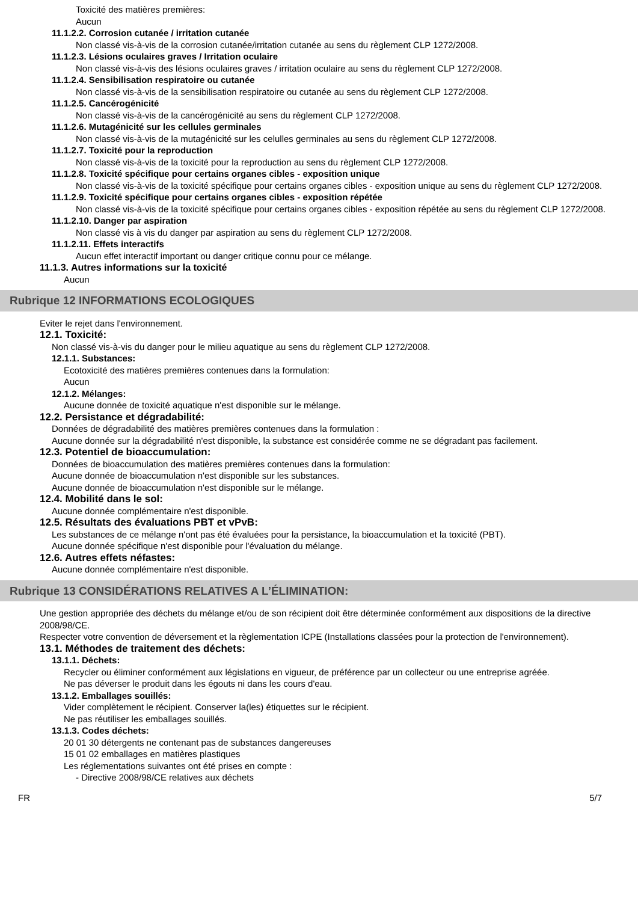Toxicité des matières premières:
Aucun
11.1.2.2. Corrosion cutanée / irritation cutanée
Non classé vis-à-vis de la corrosion cutanée/irritation cutanée au sens du règlement CLP 1272/2008.
11.1.2.3. Lésions oculaires graves / Irritation oculaire
Non classé vis-à-vis des lésions oculaires graves / irritation oculaire au sens du règlement CLP 1272/2008.
11.1.2.4. Sensibilisation respiratoire ou cutanée
Non classé vis-à-vis de la sensibilisation respiratoire ou cutanée au sens du règlement CLP 1272/2008.
11.1.2.5. Cancérogénicité
Non classé vis-à-vis de la cancérogénicité au sens du règlement CLP 1272/2008.
11.1.2.6. Mutagénicité sur les cellules germinales
Non classé vis-à-vis de la mutagénicité sur les celulles germinales au sens du règlement CLP 1272/2008.
11.1.2.7. Toxicité pour la reproduction
Non classé vis-à-vis de la toxicité pour la reproduction au sens du règlement CLP 1272/2008.
11.1.2.8. Toxicité spécifique pour certains organes cibles - exposition unique
Non classé vis-à-vis de la toxicité spécifique pour certains organes cibles - exposition unique au sens du règlement CLP 1272/2008.
11.1.2.9. Toxicité spécifique pour certains organes cibles - exposition répétée
Non classé vis-à-vis de la toxicité spécifique pour certains organes cibles - exposition répétée au sens du règlement CLP 1272/2008.
11.1.2.10. Danger par aspiration
Non classé vis à vis du danger par aspiration au sens du règlement CLP 1272/2008.
11.1.2.11. Effets interactifs
Aucun effet interactif important ou danger critique connu pour ce mélange.
11.1.3. Autres informations sur la toxicité
Aucun
Rubrique 12 INFORMATIONS ECOLOGIQUES
Eviter le rejet dans l'environnement.
12.1. Toxicité:
Non classé vis-à-vis du danger pour le milieu aquatique au sens du règlement CLP 1272/2008.
12.1.1. Substances:
Ecotoxicité des matières premières contenues dans la formulation:
Aucun
12.1.2. Mélanges:
Aucune donnée de toxicité aquatique n'est disponible sur le mélange.
12.2. Persistance et dégradabilité:
Données de dégradabilité des matières premières contenues dans la formulation :
Aucune donnée sur la dégradabilité n'est disponible, la substance est considérée comme ne se dégradant pas facilement.
12.3. Potentiel de bioaccumulation:
Données de bioaccumulation des matières premières contenues dans la formulation:
Aucune donnée de bioaccumulation n'est disponible sur les substances.
Aucune donnée de bioaccumulation n'est disponible sur le mélange.
12.4. Mobilité dans le sol:
Aucune donnée complémentaire n'est disponible.
12.5. Résultats des évaluations PBT et vPvB:
Les substances de ce mélange n'ont pas été évaluées pour la persistance, la bioaccumulation et la toxicité (PBT).
Aucune donnée spécifique n'est disponible pour l'évaluation du mélange.
12.6. Autres effets néfastes:
Aucune donnée complémentaire n'est disponible.
Rubrique 13 CONSIDÉRATIONS RELATIVES A L’ÉLIMINATION:
Une gestion appropriée des déchets du mélange et/ou de son récipient doit être déterminée conformément aux dispositions de la directive 2008/98/CE.
Respecter votre convention de déversement et la règlementation ICPE (Installations classées pour la protection de l'environnement).
13.1. Méthodes de traitement des déchets:
13.1.1. Déchets:
Recycler ou éliminer conformément aux législations en vigueur, de préférence par un collecteur ou une entreprise agréée.
Ne pas déverser le produit dans les égouts ni dans les cours d'eau.
13.1.2. Emballages souillés:
Vider complètement le récipient. Conserver la(les) étiquettes sur le récipient.
Ne pas réutiliser les emballages souillés.
13.1.3. Codes déchets:
20 01 30 détergents ne contenant pas de substances dangereuses
15 01 02 emballages en matières plastiques
Les réglementations suivantes ont été prises en compte :
- Directive 2008/98/CE relatives aux déchets
FR 5/7